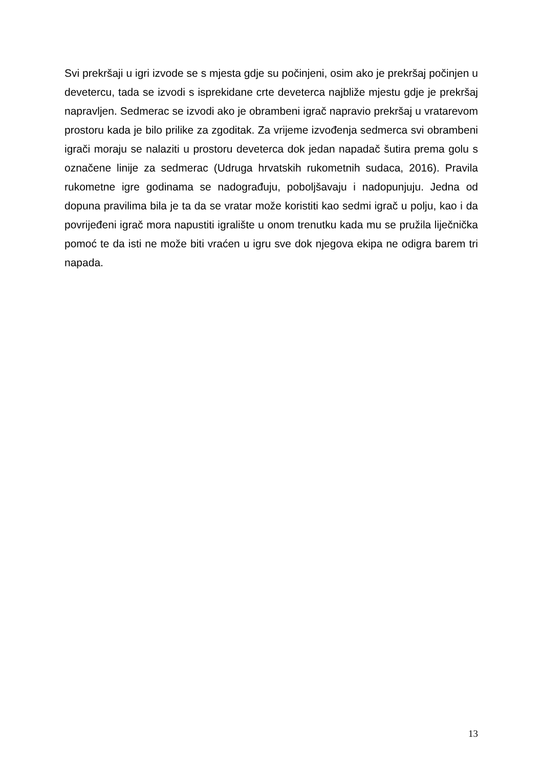Svi prekršaji u igri izvode se s mjesta gdje su počinjeni, osim ako je prekršaj počinjen u devetercu, tada se izvodi s isprekidane crte deveterca najbliže mjestu gdje je prekršaj napravljen. Sedmerac se izvodi ako je obrambeni igrač napravio prekršaj u vratarevom prostoru kada je bilo prilike za zgoditak. Za vrijeme izvođenja sedmerca svi obrambeni igrači moraju se nalaziti u prostoru deveterca dok jedan napadač šutira prema golu s označene linije za sedmerac (Udruga hrvatskih rukometnih sudaca, 2016). Pravila rukometne igre godinama se nadograđuju, poboljšavaju i nadopunjuju. Jedna od dopuna pravilima bila je ta da se vratar može koristiti kao sedmi igrač u polju, kao i da povrijeđeni igrač mora napustiti igralište u onom trenutku kada mu se pružila liječnička pomoć te da isti ne može biti vraćen u igru sve dok njegova ekipa ne odigra barem tri napada.
13